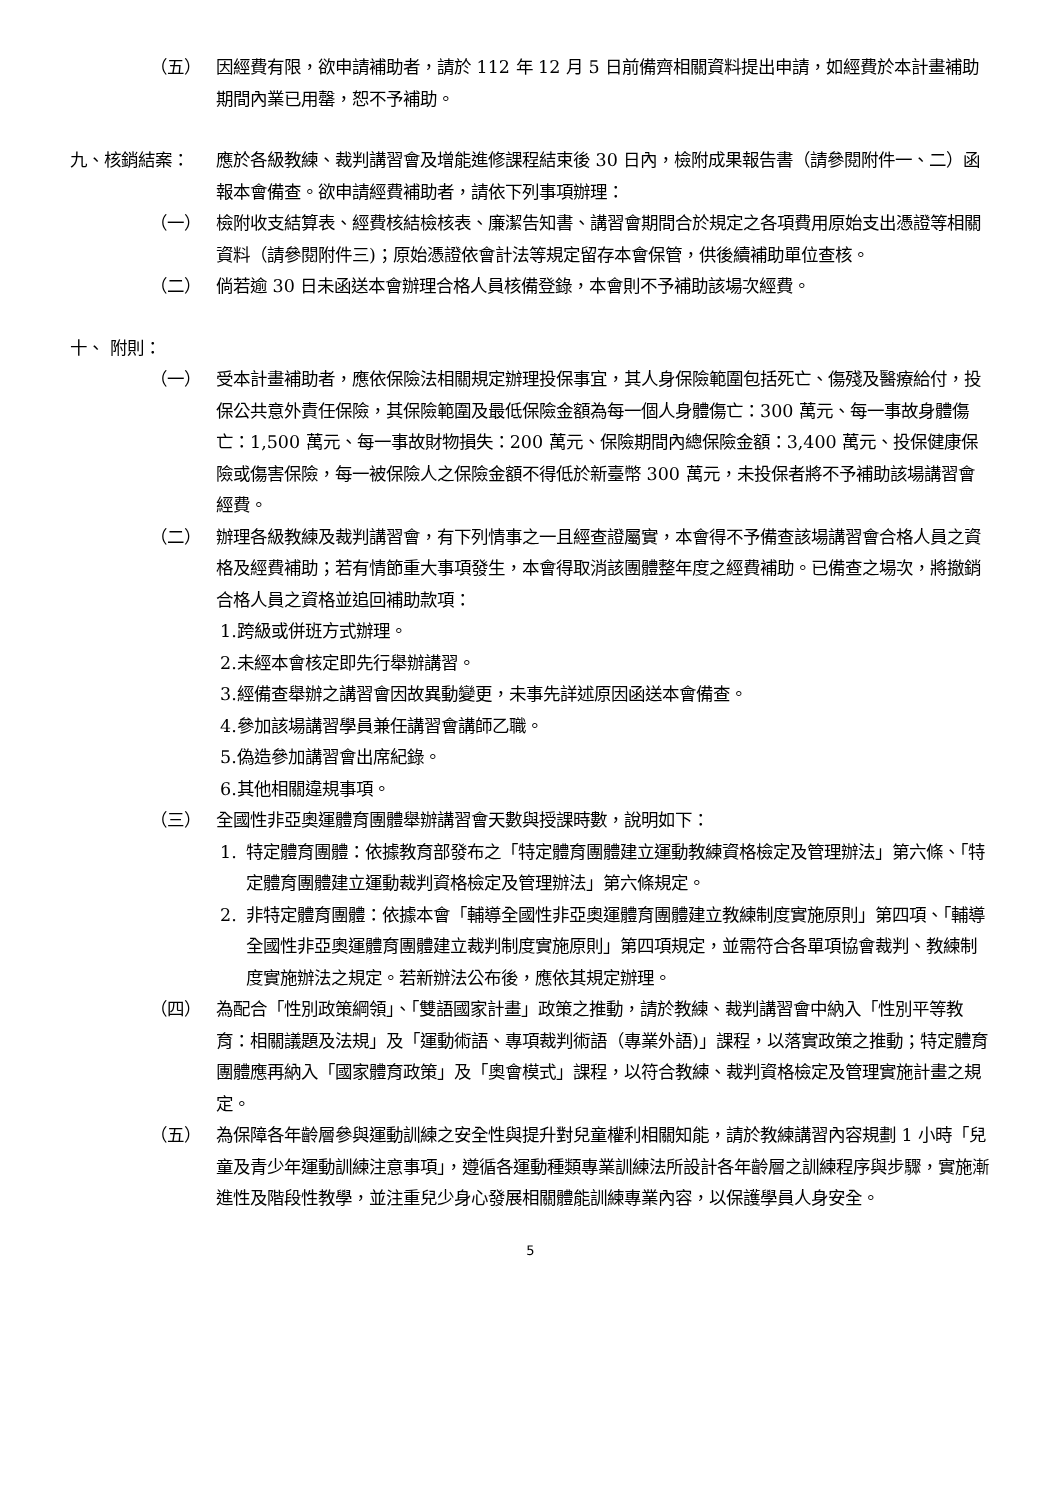（五） 因經費有限，欲申請補助者，請於 112 年 12 月 5 日前備齊相關資料提出申請，如經費於本計畫補助期間內業已用罄，恕不予補助。
九、核銷結案： 應於各級教練、裁判講習會及增能進修課程結束後 30 日內，檢附成果報告書（請參閱附件一、二）函報本會備查。欲申請經費補助者，請依下列事項辦理：
（一） 檢附收支結算表、經費核結檢核表、廉潔告知書、講習會期間合於規定之各項費用原始支出憑證等相關資料（請參閱附件三)；原始憑證依會計法等規定留存本會保管，供後續補助單位查核。
（二） 倘若逾 30 日未函送本會辦理合格人員核備登錄，本會則不予補助該場次經費。
十、 附則：
（一） 受本計畫補助者，應依保險法相關規定辦理投保事宜，其人身保險範圍包括死亡、傷殘及醫療給付，投保公共意外責任保險，其保險範圍及最低保險金額為每一個人身體傷亡：300 萬元、每一事故身體傷亡：1,500 萬元、每一事故財物損失：200 萬元、保險期間內總保險金額：3,400 萬元、投保健康保險或傷害保險，每一被保險人之保險金額不得低於新臺幣 300 萬元，未投保者將不予補助該場講習會經費。
（二） 辦理各級教練及裁判講習會，有下列情事之一且經查證屬實，本會得不予備查該場講習會合格人員之資格及經費補助；若有情節重大事項發生，本會得取消該團體整年度之經費補助。已備查之場次，將撤銷合格人員之資格並追回補助款項：
1.跨級或併班方式辦理。
2.未經本會核定即先行舉辦講習。
3.經備查舉辦之講習會因故異動變更，未事先詳述原因函送本會備查。
4.參加該場講習學員兼任講習會講師乙職。
5.偽造參加講習會出席紀錄。
6.其他相關違規事項。
（三） 全國性非亞奧運體育團體舉辦講習會天數與授課時數，說明如下：
1. 特定體育團體：依據教育部發布之「特定體育團體建立運動教練資格檢定及管理辦法」第六條、「特定體育團體建立運動裁判資格檢定及管理辦法」第六條規定。
2. 非特定體育團體：依據本會「輔導全國性非亞奧運體育團體建立教練制度實施原則」第四項、「輔導全國性非亞奧運體育團體建立裁判制度實施原則」第四項規定，並需符合各單項協會裁判、教練制度實施辦法之規定。若新辦法公布後，應依其規定辦理。
（四） 為配合「性別政策綱領」、「雙語國家計畫」政策之推動，請於教練、裁判講習會中納入「性別平等教育：相關議題及法規」及「運動術語、專項裁判術語（專業外語)」課程，以落實政策之推動；特定體育團體應再納入「國家體育政策」及「奧會模式」課程，以符合教練、裁判資格檢定及管理實施計畫之規定。
（五） 為保障各年齡層參與運動訓練之安全性與提升對兒童權利相關知能，請於教練講習內容規劃 1 小時「兒童及青少年運動訓練注意事項」，遵循各運動種類專業訓練法所設計各年齡層之訓練程序與步驟，實施漸進性及階段性教學，並注重兒少身心發展相關體能訓練專業內容，以保護學員人身安全。
5